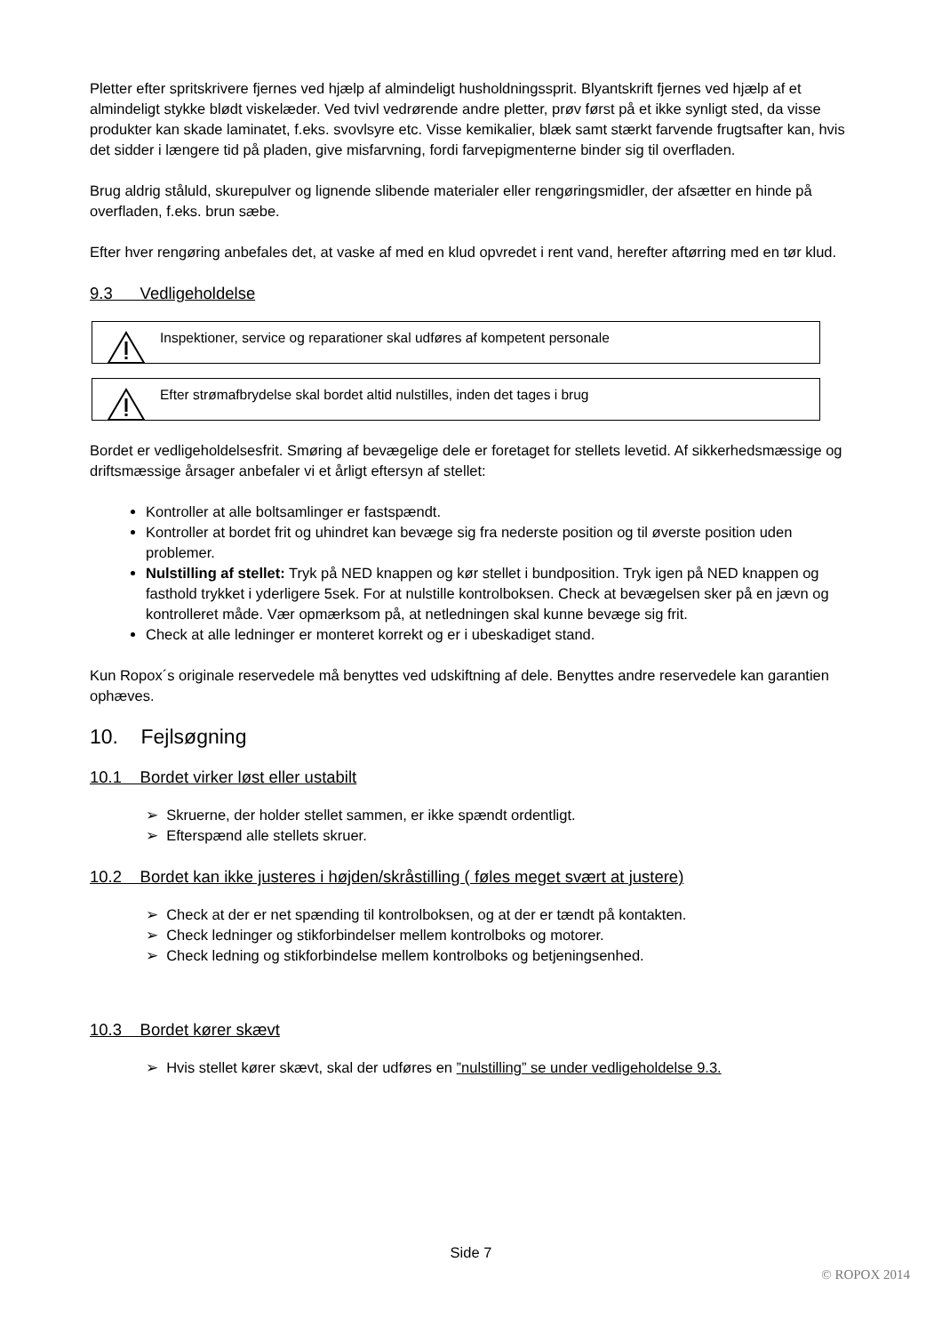Pletter efter spritskrivere fjernes ved hjælp af almindeligt husholdningssprit. Blyantskrift fjernes ved hjælp af et almindeligt stykke blødt viskelæder. Ved tvivl vedrørende andre pletter, prøv først på et ikke synligt sted, da visse produkter kan skade laminatet, f.eks. svovlsyre etc. Visse kemikalier, blæk samt stærkt farvende frugtsafter kan, hvis det sidder i længere tid på pladen, give misfarvning, fordi farvepigmenterne binder sig til overfladen.
Brug aldrig ståluld, skurepulver og lignende slibende materialer eller rengøringsmidler, der afsætter en hinde på overfladen, f.eks. brun sæbe.
Efter hver rengøring anbefales det, at vaske af med en klud opvredet i rent vand, herefter aftørring med en tør klud.
9.3 Vedligeholdelse
Inspektioner, service og reparationer skal udføres af kompetent personale
Efter strømafbrydelse skal bordet altid nulstilles, inden det tages i brug
Bordet er vedligeholdelsesfrit. Smøring af bevægelige dele er foretaget for stellets levetid. Af sikkerhedsmæssige og driftsmæssige årsager anbefaler vi et årligt eftersyn af stellet:
Kontroller at alle boltsamlinger er fastspændt.
Kontroller at bordet frit og uhindret kan bevæge sig fra nederste position og til øverste position uden problemer.
Nulstilling af stellet: Tryk på NED knappen og kør stellet i bundposition. Tryk igen på NED knappen og fasthold trykket i yderligere 5sek. For at nulstille kontrolboksen. Check at bevægelsen sker på en jævn og kontrolleret måde. Vær opmærksom på, at netledningen skal kunne bevæge sig frit.
Check at alle ledninger er monteret korrekt og er i ubeskadiget stand.
Kun Ropox´s originale reservedele må benyttes ved udskiftning af dele. Benyttes andre reservedele kan garantien ophæves.
10. Fejlsøgning
10.1 Bordet virker løst eller ustabilt
➢ Skruerne, der holder stellet sammen, er ikke spændt ordentligt.
➢ Efterspænd alle stellets skruer.
10.2 Bordet kan ikke justeres i højden/skråstilling ( føles meget svært at justere)
➢ Check at der er net spænding til kontrolboksen, og at der er tændt på kontakten.
➢ Check ledninger og stikforbindelser mellem kontrolboks og motorer.
➢ Check ledning og stikforbindelse mellem kontrolboks og betjeningsenhed.
10.3 Bordet kører skævt
➢ Hvis stellet kører skævt, skal der udføres en ”nulstilling” se under vedligeholdelse 9.3.
Side 7
© ROPOX 2014